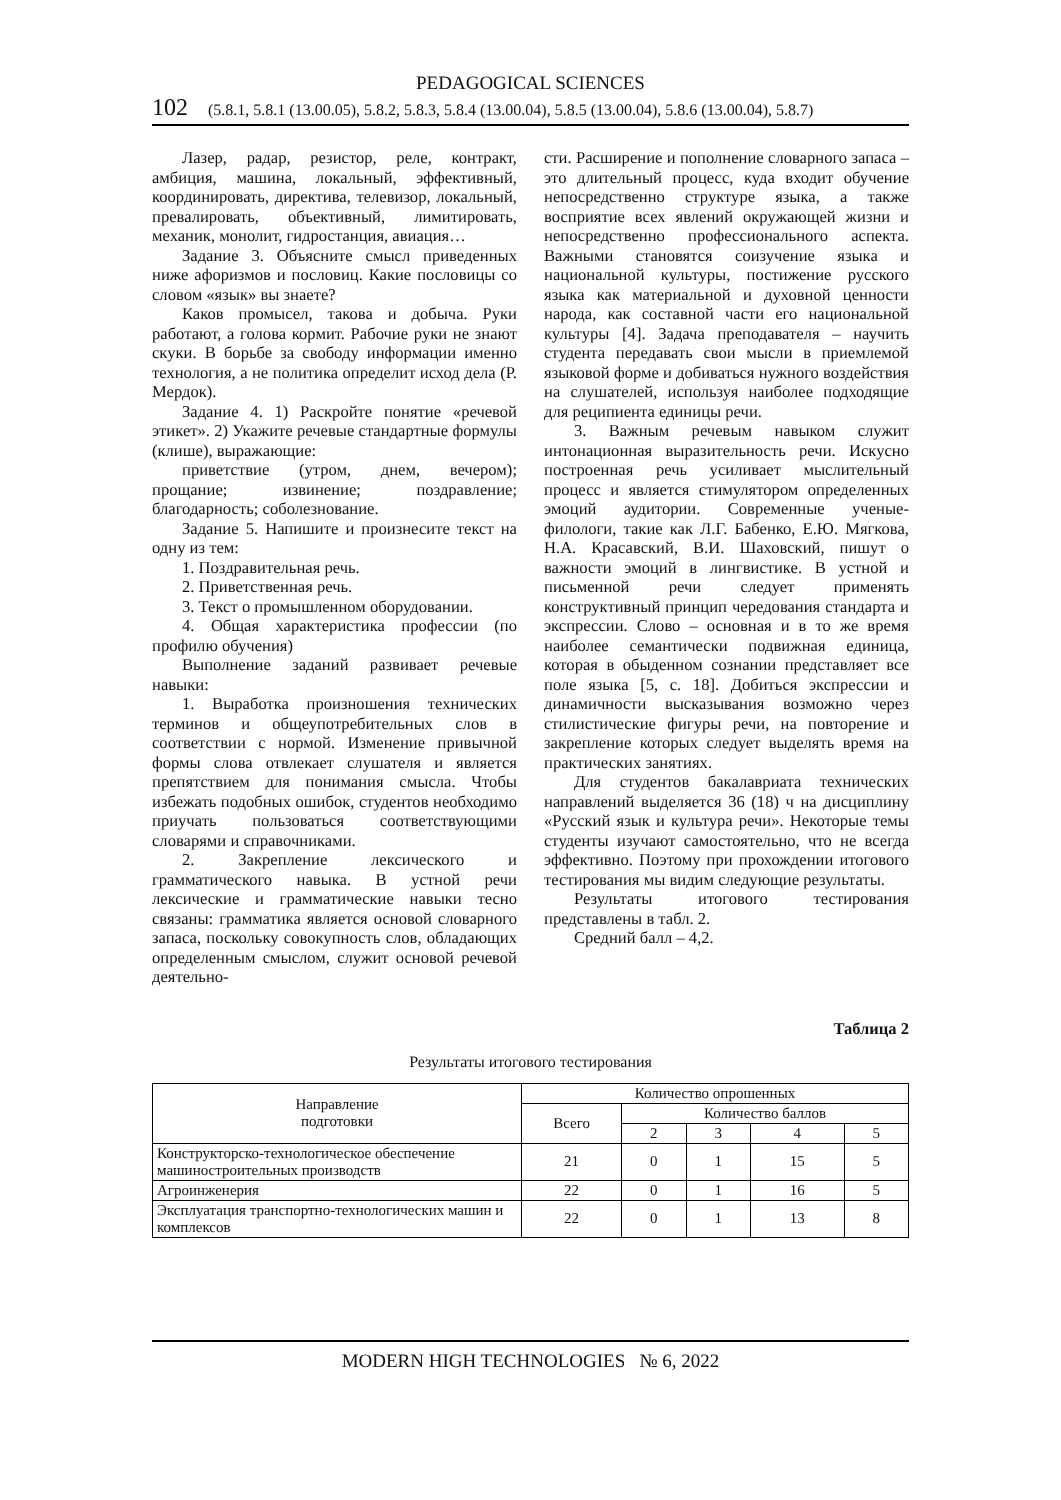PEDAGOGICAL SCIENCES
102 (5.8.1, 5.8.1 (13.00.05), 5.8.2, 5.8.3, 5.8.4 (13.00.04), 5.8.5 (13.00.04), 5.8.6 (13.00.04), 5.8.7)
Лазер, радар, резистор, реле, контракт, амбиция, машина, локальный, эффективный, координировать, директива, телевизор, локальный, превалировать, объективный, лимитировать, механик, монолит, гидростанция, авиация…
Задание 3. Объясните смысл приведенных ниже афоризмов и пословиц. Какие пословицы со словом «язык» вы знаете?
Каков промысел, такова и добыча. Руки работают, а голова кормит. Рабочие руки не знают скуки. В борьбе за свободу информации именно технология, а не политика определит исход дела (Р. Мердок).
Задание 4. 1) Раскройте понятие «речевой этикет». 2) Укажите речевые стандартные формулы (клише), выражающие:
приветствие (утром, днем, вечером); прощание; извинение; поздравление; благодарность; соболезнование.
Задание 5. Напишите и произнесите текст на одну из тем:
1. Поздравительная речь.
2. Приветственная речь.
3. Текст о промышленном оборудовании.
4. Общая характеристика профессии (по профилю обучения)
Выполнение заданий развивает речевые навыки:
1. Выработка произношения технических терминов и общеупотребительных слов в соответствии с нормой. Изменение привычной формы слова отвлекает слушателя и является препятствием для понимания смысла. Чтобы избежать подобных ошибок, студентов необходимо приучать пользоваться соответствующими словарями и справочниками.
2. Закрепление лексического и грамматического навыка. В устной речи лексические и грамматические навыки тесно связаны: грамматика является основой словарного запаса, поскольку совокупность слов, обладающих определенным смыслом, служит основой речевой деятельно-
сти. Расширение и пополнение словарного запаса – это длительный процесс, куда входит обучение непосредственно структуре языка, а также восприятие всех явлений окружающей жизни и непосредственно профессионального аспекта. Важными становятся соизучение языка и национальной культуры, постижение русского языка как материальной и духовной ценности народа, как составной части его национальной культуры [4]. Задача преподавателя – научить студента передавать свои мысли в приемлемой языковой форме и добиваться нужного воздействия на слушателей, используя наиболее подходящие для реципиента единицы речи.
3. Важным речевым навыком служит интонационная выразительность речи. Искусно построенная речь усиливает мыслительный процесс и является стимулятором определенных эмоций аудитории. Современные ученые-филологи, такие как Л.Г. Бабенко, Е.Ю. Мягкова, Н.А. Красавский, В.И. Шаховский, пишут о важности эмоций в лингвистике. В устной и письменной речи следует применять конструктивный принцип чередования стандарта и экспрессии. Слово – основная и в то же время наиболее семантически подвижная единица, которая в обыденном сознании представляет все поле языка [5, с. 18]. Добиться экспрессии и динамичности высказывания возможно через стилистические фигуры речи, на повторение и закрепление которых следует выделять время на практических занятиях.
Для студентов бакалавриата технических направлений выделяется 36 (18) ч на дисциплину «Русский язык и культура речи». Некоторые темы студенты изучают самостоятельно, что не всегда эффективно. Поэтому при прохождении итогового тестирования мы видим следующие результаты.
Результаты итогового тестирования представлены в табл. 2.
Средний балл – 4,2.
Таблица 2
Результаты итогового тестирования
| Направление подготовки | Количество опрошенных | | | | |
| --- | --- | --- | --- | --- | --- |
| | Всего | Количество баллов | | | |
| | | 2 | 3 | 4 | 5 |
| Конструкторско-технологическое обеспечение машиностроительных производств | 21 | 0 | 1 | 15 | 5 |
| Агроинженерия | 22 | 0 | 1 | 16 | 5 |
| Эксплуатация транспортно-технологических машин и комплексов | 22 | 0 | 1 | 13 | 8 |
MODERN HIGH TECHNOLOGIES № 6, 2022